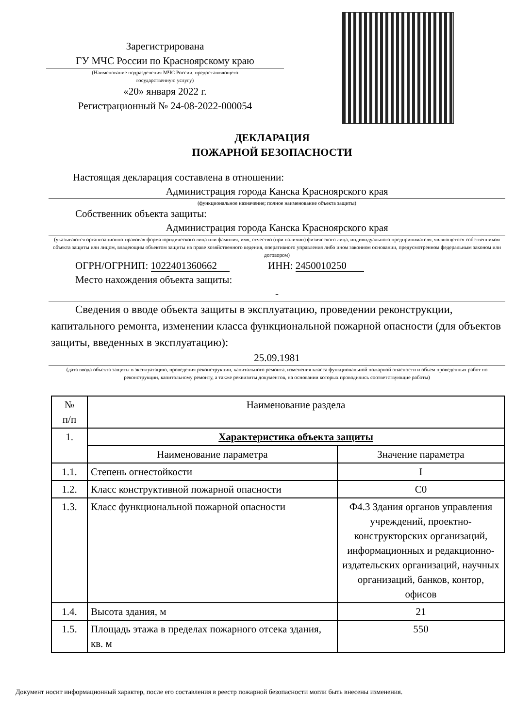Зарегистрирована
ГУ МЧС России по Красноярскому краю
(Наименование подразделения МЧС России, предоставляющего
государственную услугу)
«20» января 2022 г.
Регистрационный № 24-08-2022-000054
ДЕКЛАРАЦИЯ
ПОЖАРНОЙ БЕЗОПАСНОСТИ
Настоящая декларация составлена в отношении:
Администрация города Канска Красноярского края
(функциональное назначение; полное наименование объекта защиты)
Собственник объекта защиты:
Администрация города Канска Красноярского края
(указываются организационно-правовая форма юридического лица или фамилия, имя, отчество (при наличии) физического лица, индивидуального предпринимателя, являющегося собственником объекта защиты или лицом, владеющим объектом защиты на праве хозяйственного ведения, оперативного управления либо ином законном основании, предусмотренном федеральным законом или договором)
ОГРН/ОГРНИП: 1022401360662 ИНН: 2450010250
Место нахождения объекта защиты:
-
Сведения о вводе объекта защиты в эксплуатацию, проведении реконструкции,
капитального ремонта, изменении класса функциональной пожарной опасности (для объектов защиты, введенных в эксплуатацию):
25.09.1981
(дата ввода объекта защиты в эксплуатацию, проведения реконструкции, капитального ремонта, изменения класса функциональной пожарной опасности и объем проведенных работ по реконструкции, капитальному ремонту, а также реквизиты документов, на основании которых проводились соответствующие работы)
| № п/п | Наименование раздела | |
| --- | --- | --- |
| 1. | Характеристика объекта защиты | |
| | Наименование параметра | Значение параметра |
| 1.1. | Степень огнестойкости | I |
| 1.2. | Класс конструктивной пожарной опасности | С0 |
| 1.3. | Класс функциональной пожарной опасности | Ф4.3 Здания органов управления учреждений, проектно-конструкторских организаций, информационных и редакционно-издательских организаций, научных организаций, банков, контор, офисов |
| 1.4. | Высота здания, м | 21 |
| 1.5. | Площадь этажа в пределах пожарного отсека здания, кв. м | 550 |
Документ носит информационный характер, после его составления в реестр пожарной безопасности могли быть внесены изменения.